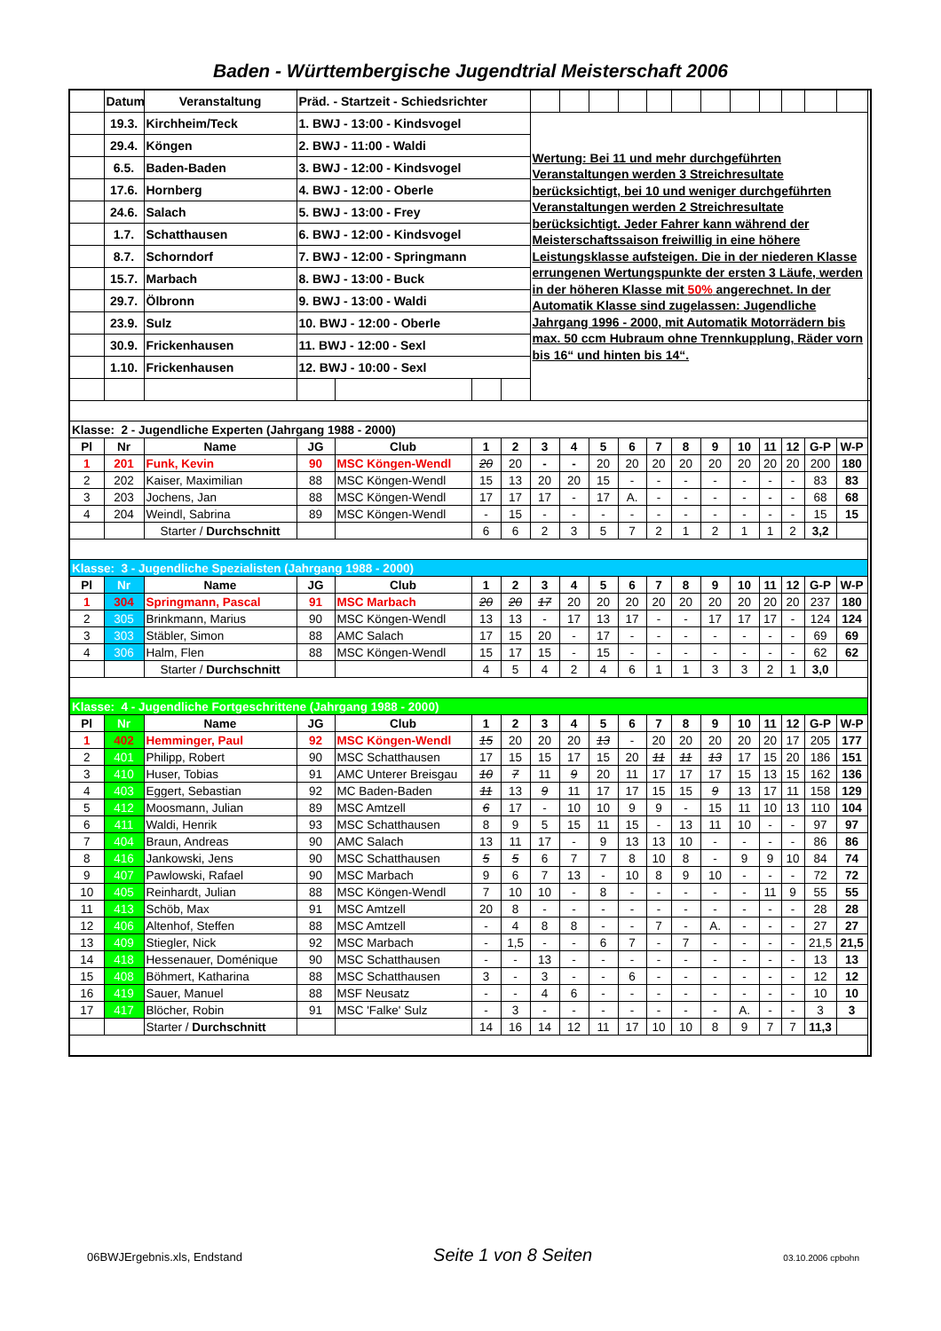Baden - Württembergische Jugendtrial Meisterschaft 2006
| | Datum | Veranstaltung | Präd. - Startzeit - Schiedsrichter | | | | | | | | | | | | | | | | |
| | 19.3. | Kirchheim/Teck | 1. BWJ - 13:00 - Kindsvogel | | | | Wertung: Bei 11 und mehr durchgeführten Veranstaltungen werden 3 Streichresultate berücksichtigt, bei 10 und weniger durchgeführten Veranstaltungen werden 2 Streichresultate berücksichtigt. Jeder Fahrer kann während der Meisterschaftssaison freiwillig in eine höhere Leistungsklasse aufsteigen. Die in der niederen Klasse errungenen Wertungspunkte der ersten 3 Läufe, werden in der höheren Klasse mit 50% angerechnet. In der Automatik Klasse sind zugelassen: Jugendliche Jahrgang 1996 - 2000, mit Automatik Motorrädern bis max. 50 ccm Hubraum ohne Trennkupplung, Räder vorn bis 16“ und hinten bis 14“. | | | | | | | | | | | | |
| | 29.4. | Köngen | 2. BWJ - 11:00 - Waldi | | | | | | | | | | | | | | | | |
| | 6.5. | Baden-Baden | 3. BWJ - 12:00 - Kindsvogel | | | | | | | | | | | | | | | | |
| | 17.6. | Hornberg | 4. BWJ - 12:00 - Oberle | | | | | | | | | | | | | | | | |
| | 24.6. | Salach | 5. BWJ - 13:00 - Frey | | | | | | | | | | | | | | | | |
| | 1.7. | Schatthausen | 6. BWJ - 12:00 - Kindsvogel | | | | | | | | | | | | | | | | |
| | 8.7. | Schorndorf | 7. BWJ - 12:00 - Springmann | | | | | | | | | | | | | | | | |
| | 15.7. | Marbach | 8. BWJ - 13:00 - Buck | | | | | | | | | | | | | | | | |
| | 29.7. | Ölbronn | 9. BWJ - 13:00 - Waldi | | | | | | | | | | | | | | | | |
| | 23.9. | Sulz | 10. BWJ - 12:00 - Oberle | | | | | | | | | | | | | | | | |
| | 30.9. | Frickenhausen | 11. BWJ - 12:00 - Sexl | | | | | | | | | | | | | | | | |
| | 1.10. | Frickenhausen | 12. BWJ - 10:00 - Sexl | | | | | | | | | | | | | | | | |
| Klasse: 2 - Jugendliche Experten (Jahrgang 1988 - 2000) | | | | | | | | | | | | | | | | | | | |
| Pl | Nr | Name | JG | Club | 1 | 2 | 3 | 4 | 5 | 6 | 7 | 8 | 9 | 10 | 11 | 12 | G-P | W-P | |
| 1 | 201 | Funk, Kevin | 90 | MSC Köngen-Wendl | 20 | 20 | - | - | 20 | 20 | 20 | 20 | 20 | 20 | 20 | 20 | 200 | 180 | |
| 2 | 202 | Kaiser, Maximilian | 88 | MSC Köngen-Wendl | 15 | 13 | 20 | 20 | 15 | - | - | - | - | - | - | - | 83 | 83 | |
| 3 | 203 | Jochens, Jan | 88 | MSC Köngen-Wendl | 17 | 17 | 17 | - | 17 | A. | - | - | - | - | - | - | 68 | 68 | |
| 4 | 204 | Weindl, Sabrina | 89 | MSC Köngen-Wendl | - | 15 | - | - | - | - | - | - | - | - | - | - | 15 | 15 | |
| | | Starter / Durchschnitt | | | 6 | 6 | 2 | 3 | 5 | 7 | 2 | 1 | 2 | 1 | 1 | 2 | 3,2 | | |
| Klasse: 3 - Jugendliche Spezialisten (Jahrgang 1988 - 2000) | | | | | | | | | | | | | | | | | | | |
| Pl | Nr | Name | JG | Club | 1 | 2 | 3 | 4 | 5 | 6 | 7 | 8 | 9 | 10 | 11 | 12 | G-P | W-P | |
| 1 | 304 | Springmann, Pascal | 91 | MSC Marbach | 20 | 20 | 17 | 20 | 20 | 20 | 20 | 20 | 20 | 20 | 20 | 20 | 237 | 180 | |
| 2 | 305 | Brinkmann, Marius | 90 | MSC Köngen-Wendl | 13 | 13 | - | 17 | 13 | 17 | - | - | 17 | 17 | 17 | - | 124 | 124 | |
| 3 | 303 | Stäbler, Simon | 88 | AMC Salach | 17 | 15 | 20 | - | 17 | - | - | - | - | - | - | - | 69 | 69 | |
| 4 | 306 | Halm, Flen | 88 | MSC Köngen-Wendl | 15 | 17 | 15 | - | 15 | - | - | - | - | - | - | - | 62 | 62 | |
| | | Starter / Durchschnitt | | | 4 | 5 | 4 | 2 | 4 | 6 | 1 | 1 | 3 | 3 | 2 | 1 | 3,0 | | |
| Klasse: 4 - Jugendliche Fortgeschrittene (Jahrgang 1988 - 2000) | | | | | | | | | | | | | | | | | | | |
| Pl | Nr | Name | JG | Club | 1 | 2 | 3 | 4 | 5 | 6 | 7 | 8 | 9 | 10 | 11 | 12 | G-P | W-P | |
| 1 | 402 | Hemminger, Paul | 92 | MSC Köngen-Wendl | 15 | 20 | 20 | 20 | 13 | - | 20 | 20 | 20 | 20 | 20 | 17 | 205 | 177 | |
| 2 | 401 | Philipp, Robert | 90 | MSC Schatthausen | 17 | 15 | 15 | 17 | 15 | 20 | 11 | 11 | 13 | 17 | 15 | 20 | 186 | 151 | |
| 3 | 410 | Huser, Tobias | 91 | AMC Unterer Breisgau | 10 | 7 | 11 | 9 | 20 | 11 | 17 | 17 | 17 | 15 | 13 | 15 | 162 | 136 | |
| 4 | 403 | Eggert, Sebastian | 92 | MC Baden-Baden | 11 | 13 | 9 | 11 | 17 | 17 | 15 | 15 | 9 | 13 | 17 | 11 | 158 | 129 | |
| 5 | 412 | Moosmann, Julian | 89 | MSC Amtzell | 6 | 17 | - | 10 | 10 | 9 | 9 | - | 15 | 11 | 10 | 13 | 110 | 104 | |
| 6 | 411 | Waldi, Henrik | 93 | MSC Schatthausen | 8 | 9 | 5 | 15 | 11 | 15 | - | 13 | 11 | 10 | - | - | 97 | 97 | |
| 7 | 404 | Braun, Andreas | 90 | AMC Salach | 13 | 11 | 17 | - | 9 | 13 | 13 | 10 | - | - | - | - | 86 | 86 | |
| 8 | 416 | Jankowski, Jens | 90 | MSC Schatthausen | 5 | 5 | 6 | 7 | 7 | 8 | 10 | 8 | - | 9 | 9 | 10 | 84 | 74 | |
| 9 | 407 | Pawlowski, Rafael | 90 | MSC Marbach | 9 | 6 | 7 | 13 | - | 10 | 8 | 9 | 10 | - | - | - | 72 | 72 | |
| 10 | 405 | Reinhardt, Julian | 88 | MSC Köngen-Wendl | 7 | 10 | 10 | - | 8 | - | - | - | - | - | 11 | 9 | 55 | 55 | |
| 11 | 413 | Schöb, Max | 91 | MSC Amtzell | 20 | 8 | - | - | - | - | - | - | - | - | - | - | 28 | 28 | |
| 12 | 406 | Altenhof, Steffen | 88 | MSC Amtzell | - | 4 | 8 | 8 | - | - | 7 | - | A. | - | - | - | 27 | 27 | |
| 13 | 409 | Stiegler, Nick | 92 | MSC Marbach | - | 1,5 | - | - | 6 | 7 | - | 7 | - | - | - | - | 21,5 | 21,5 | |
| 14 | 418 | Hessenauer, Doménique | 90 | MSC Schatthausen | - | - | 13 | - | - | - | - | - | - | - | - | - | 13 | 13 | |
| 15 | 408 | Böhmert, Katharina | 88 | MSC Schatthausen | 3 | - | 3 | - | - | 6 | - | - | - | - | - | - | 12 | 12 | |
| 16 | 419 | Sauer, Manuel | 88 | MSF Neusatz | - | - | 4 | 6 | - | - | - | - | - | - | - | - | 10 | 10 | |
| 17 | 417 | Blöcher, Robin | 91 | MSC 'Falke' Sulz | - | 3 | - | - | - | - | - | - | - | A. | - | - | 3 | 3 | |
| | | Starter / Durchschnitt | | | 14 | 16 | 14 | 12 | 11 | 17 | 10 | 10 | 8 | 9 | 7 | 7 | 11,3 | | |
06BWJErgebnis.xls, Endstand Seite 1 von 8 Seiten 03.10.2006 cpbohn